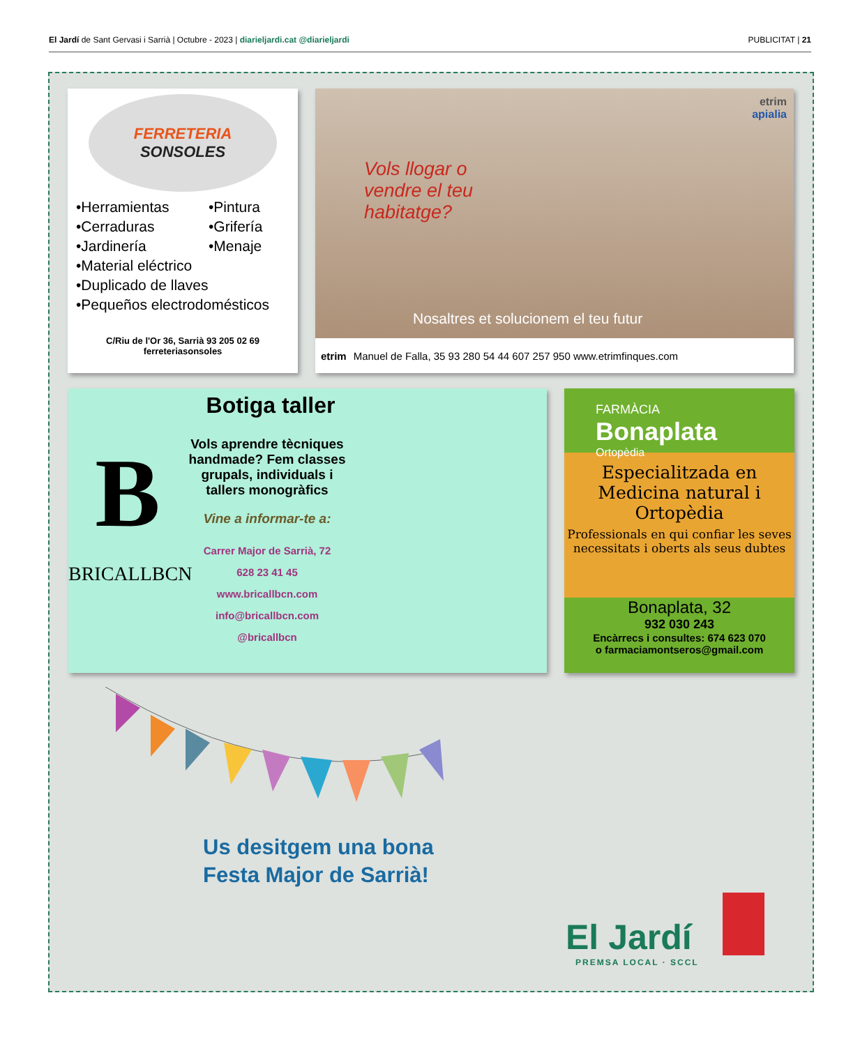El Jardí de Sant Gervasi i Sarrià | Octubre - 2023 | diarieljardi.cat @diarieljardi PUBLICITAT | 21
FERRETERIA
SONSOLES
•Herramientas •Pintura •Cerraduras •Grifería •Jardinería •Menaje
•Material eléctrico
•Duplicado de llaves
•Pequeños electrodomésticos
C/Riu de l'Or 36, Sarrià 93 205 02 69
ferreteriasonsoles
etrim
apialia
Vols llogar o
vendre el teu
habitatge?
Nosaltres et solucionem el teu futur
etrim Manuel de Falla, 35 93 280 54 44 607 257 950 www.etrimfinques.com
Botiga taller
B
BRICALLBCN
Vols aprendre tècniques handmade? Fem classes grupals, individuals i tallers monogràfics
Vine a informar-te a:
Carrer Major de Sarrià, 72
628 23 41 45
www.bricallbcn.com
info@bricallbcn.com
@bricallbcn
FARMÀCIA
Bonaplata
Ortopèdia
Especialitzada en Medicina natural i Ortopèdia
Professionals en qui confiar les seves necessitats i oberts als seus dubtes
Bonaplata, 32
932 030 243
Encàrrecs i consultes: 674 623 070
o farmaciamontseros@gmail.com
Us desitgem una bona
Festa Major de Sarrià!
El Jardí
PREMSA LOCAL · SCCL